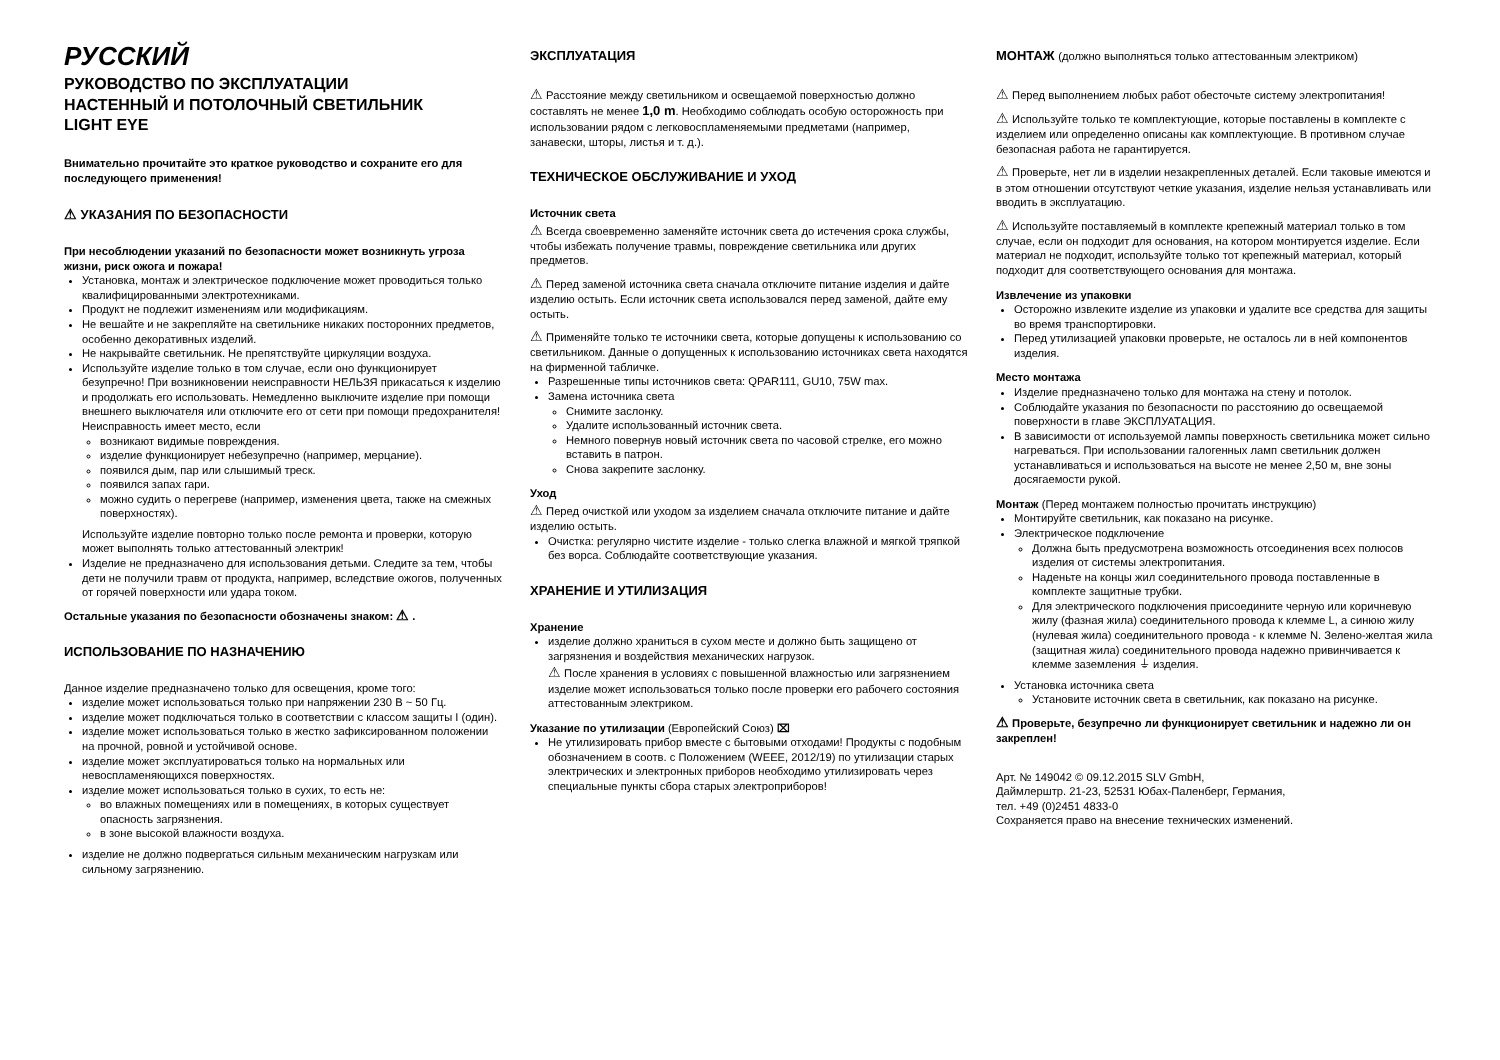РУССКИЙ
РУКОВОДСТВО ПО ЭКСПЛУАТАЦИИ
НАСТЕННЫЙ И ПОТОЛОЧНЫЙ СВЕТИЛЬНИК
LIGHT EYE
Внимательно прочитайте это краткое руководство и сохраните его для последующего применения!
⚠ УКАЗАНИЯ ПО БЕЗОПАСНОСТИ
При несоблюдении указаний по безопасности может возникнуть угроза жизни, риск ожога и пожара!
Установка, монтаж и электрическое подключение может проводиться только квалифицированными электротехниками.
Продукт не подлежит изменениям или модификациям.
Не вешайте и не закрепляйте на светильнике никаких посторонних предметов, особенно декоративных изделий.
Не накрывайте светильник. Не препятствуйте циркуляции воздуха.
Используйте изделие только в том случае, если оно функционирует безупречно! При возникновении неисправности НЕЛЬЗЯ прикасаться к изделию и продолжать его использовать. Немедленно выключите изделие при помощи внешнего выключателя или отключите его от сети при помощи предохранителя!
Неисправность имеет место, если
возникают видимые повреждения.
изделие функционирует небезупречно (например, мерцание).
появился дым, пар или слышимый треск.
появился запах гари.
можно судить о перегреве (например, изменения цвета, также на смежных поверхностях).
Используйте изделие повторно только после ремонта и проверки, которую может выполнять только аттестованный электрик!
Изделие не предназначено для использования детьми. Следите за тем, чтобы дети не получили травм от продукта, например, вследствие ожогов, полученных от горячей поверхности или удара током.
Остальные указания по безопасности обозначены знаком: ⚠ .
ИСПОЛЬЗОВАНИЕ ПО НАЗНАЧЕНИЮ
Данное изделие предназначено только для освещения, кроме того:
изделие может использоваться только при напряжении 230 В ~ 50 Гц.
изделие может подключаться только в соответствии с классом защиты I (один).
изделие может использоваться только в жестко зафиксированном положении на прочной, ровной и устойчивой основе.
изделие может эксплуатироваться только на нормальных или невоспламеняющихся поверхностях.
изделие может использоваться только в сухих, то есть не:
во влажных помещениях или в помещениях, в которых существует опасность загрязнения.
в зоне высокой влажности воздуха.
изделие не должно подвергаться сильным механическим нагрузкам или сильному загрязнению.
ЭКСПЛУАТАЦИЯ
⚠ Расстояние между светильником и освещаемой поверхностью должно составлять не менее 1,0 m. Необходимо соблюдать особую осторожность при использовании рядом с легковоспламеняемыми предметами (например, занавески, шторы, листья и т. д.).
ТЕХНИЧЕСКОЕ ОБСЛУЖИВАНИЕ И УХОД
Источник света
⚠ Всегда своевременно заменяйте источник света до истечения срока службы, чтобы избежать получение травмы, повреждение светильника или других предметов.
⚠ Перед заменой источника света сначала отключите питание изделия и дайте изделию остыть. Если источник света использовался перед заменой, дайте ему остыть.
⚠ Применяйте только те источники света, которые допущены к использованию со светильником. Данные о допущенных к использованию источниках света находятся на фирменной табличке.
Разрешенные типы источников света: QPAR111, GU10, 75W max.
Замена источника света
Снимите заслонку.
Удалите использованный источник света.
Немного повернув новый источник света по часовой стрелке, его можно вставить в патрон.
Снова закрепите заслонку.
Уход
⚠ Перед очисткой или уходом за изделием сначала отключите питание и дайте изделию остыть.
Очистка: регулярно чистите изделие - только слегка влажной и мягкой тряпкой без ворса. Соблюдайте соответствующие указания.
ХРАНЕНИЕ И УТИЛИЗАЦИЯ
Хранение
изделие должно храниться в сухом месте и должно быть защищено от загрязнения и воздействия механических нагрузок.
⚠ После хранения в условиях с повышенной влажностью или загрязнением изделие может использоваться только после проверки его рабочего состояния аттестованным электриком.
Указание по утилизации (Европейский Союз) ⌧
Не утилизировать прибор вместе с бытовыми отходами! Продукты с подобным обозначением в соотв. с Положением (WEEE, 2012/19) по утилизации старых электрических и электронных приборов необходимо утилизировать через специальные пункты сбора старых электроприборов!
МОНТАЖ (должно выполняться только аттестованным электриком)
⚠ Перед выполнением любых работ обесточьте систему электропитания!
⚠ Используйте только те комплектующие, которые поставлены в комплекте с изделием или определенно описаны как комплектующие. В противном случае безопасная работа не гарантируется.
⚠ Проверьте, нет ли в изделии незакрепленных деталей. Если таковые имеются и в этом отношении отсутствуют четкие указания, изделие нельзя устанавливать или вводить в эксплуатацию.
⚠ Используйте поставляемый в комплекте крепежный материал только в том случае, если он подходит для основания, на котором монтируется изделие. Если материал не подходит, используйте только тот крепежный материал, который подходит для соответствующего основания для монтажа.
Извлечение из упаковки
Осторожно извлеките изделие из упаковки и удалите все средства для защиты во время транспортировки.
Перед утилизацией упаковки проверьте, не осталось ли в ней компонентов изделия.
Место монтажа
Изделие предназначено только для монтажа на стену и потолок.
Соблюдайте указания по безопасности по расстоянию до освещаемой поверхности в главе ЭКСПЛУАТАЦИЯ.
В зависимости от используемой лампы поверхность светильника может сильно нагреваться. При использовании галогенных ламп светильник должен устанавливаться и использоваться на высоте не менее 2,50 м, вне зоны досягаемости рукой.
Монтаж (Перед монтажем полностью прочитать инструкцию)
Монтируйте светильник, как показано на рисунке.
Электрическое подключение
Должна быть предусмотрена возможность отсоединения всех полюсов изделия от системы электропитания.
Наденьте на концы жил соединительного провода поставленные в комплекте защитные трубки.
Для электрического подключения присоедините черную или коричневую жилу (фазная жила) соединительного провода к клемме L, а синюю жилу (нулевая жила) соединительного провода - к клемме N. Зелено-желтая жила (защитная жила) соединительного провода надежно привинчивается к клемме заземления ⏚ изделия.
Установка источника света
Установите источник света в светильник, как показано на рисунке.
⚠ Проверьте, безупречно ли функционирует светильник и надежно ли он закреплен!
Арт. № 149042 © 09.12.2015 SLV GmbH,
Даймлерштр. 21-23, 52531 Юбах-Паленберг, Германия,
тел. +49 (0)2451 4833-0
Сохраняется право на внесение технических изменений.